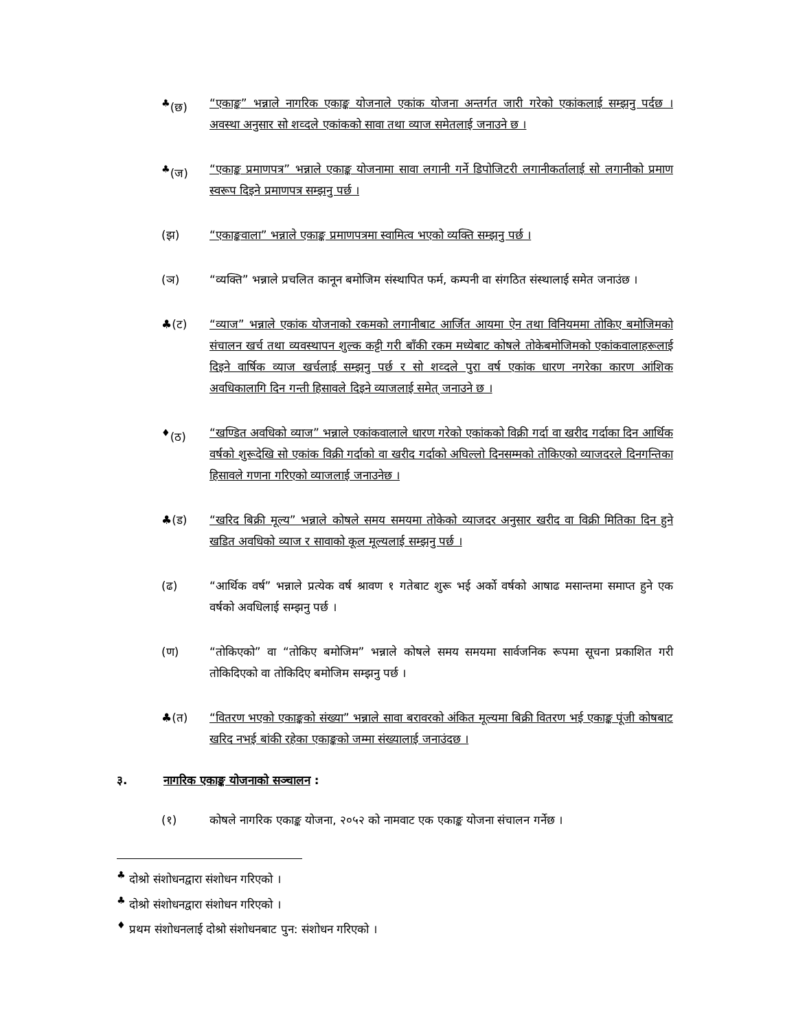<sup>♣</sup>(छ) “एकाङ्क” भन्नाले नागरिक एकाङ्क योजनाले एकांक योजना अन्तर्गत जारी गरेको एकांकलाई सम्झनु पर्दछ । अवस्था अनुसार सो शव्दले एकांकको सावा तथा व्याज समेतलाई जनाउने छ ।
<sup>♣</sup>(ज) “एकाङ्क प्रमाणपत्र” भन्नाले एकाङ्क योजनामा सावा लगानी गर्ने डिपोजिटरी लगानीकर्तालाई सो लगानीको प्रमाण स्वरूप दिइने प्रमाणपत्र सम्झनु पर्छ ।
(झ) “एकाङ्कवाला” भन्नाले एकाङ्क प्रमाणपत्रमा स्वामित्व भएको व्यक्ति सम्झनु पर्छ ।
(ञ) “व्यक्ति” भन्नाले प्रचलित कानून बमोजिम संस्थापित फर्म, कम्पनी वा संगठित संस्थालाई समेत जनाउंछ ।
♣(ट) “व्याज” भन्नाले एकांक योजनाको रकमको लगानीबाट आर्जित आयमा ऐन तथा विनियममा तोकिए बमोजिमको संचालन खर्च तथा व्यवस्थापन शुल्क कट्टी गरी बाँकी रकम मध्येबाट कोषले तोकेबमोजिमको एकांकवालाहरूलाई दिइने वार्षिक व्याज खर्चलाई सम्झनु पर्छ र सो शव्दले पुरा वर्ष एकांक धारण नगरेका कारण आंशिक अवधिकालागि दिन गन्ती हिसावले दिइने व्याजलाई समेत् जनाउने छ ।
<sup>♦</sup>(ठ) “खण्डित अवधिको व्याज” भन्नाले एकांकवालाले धारण गरेको एकांकको विक्री गर्दा वा खरीद गर्दाका दिन आर्थिक वर्षको शुरूदेखि सो एकांक विक्री गर्दाको वा खरीद गर्दाको अघिल्लो दिनसम्मको तोकिएको व्याजदरले दिनगन्तिका हिसावले गणना गरिएको व्याजलाई जनाउनेछ ।
♣(ड) “खरिद बिक्री मूल्य” भन्नाले कोषले समय समयमा तोकेको व्याजदर अनुसार खरीद वा विक्री मितिका दिन हुने खडित अवधिको व्याज र सावाको कूल मूल्यलाई सम्झनु पर्छ ।
(ढ) “आर्थिक वर्ष” भन्नाले प्रत्येक वर्ष श्रावण १ गतेबाट शुरू भई अर्को वर्षको आषाढ मसान्तमा समाप्त हुने एक वर्षको अवधिलाई सम्झनु पर्छ ।
(ण) “तोकिएको” वा “तोकिए बमोजिम” भन्नाले कोषले समय समयमा सार्वजनिक रूपमा सूचना प्रकाशित गरी तोकिदिएको वा तोकिदिए बमोजिम सम्झनु पर्छ ।
♣(त) “वितरण भएको एकाङ्कको संख्या” भन्नाले सावा बरावरको अंकित मूल्यमा बिक्री वितरण भई एकाङ्क पूंजी कोषबाट खरिद नभई बांकी रहेका एकाङ्कको जम्मा संख्यालाई जनाउंदछ ।
३. नागरिक एकाङ्क योजनाको सञ्चालन :
(१) कोषले नागरिक एकाङ्क योजना, २०५२ को नामवाट एक एकाङ्क योजना संचालन गर्नेछ ।
<sup>♣</sup> दोश्रो संशोधनद्वारा संशोधन गरिएको ।
<sup>♣</sup> दोश्रो संशोधनद्वारा संशोधन गरिएको ।
<sup>♦</sup> प्रथम संशोधनलाई दोश्रो संशोधनबाट पुन: संशोधन गरिएको ।